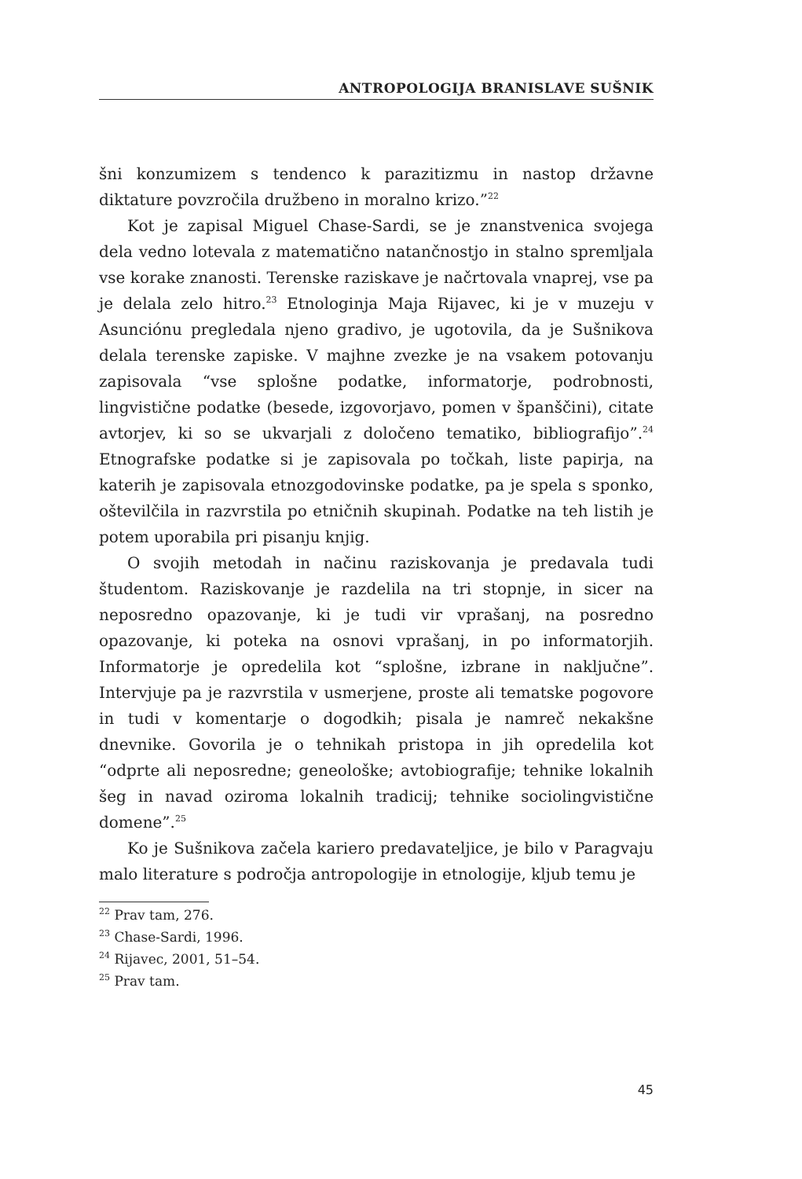ANTROPOLOGIJA BRANISLAVE SUŠNIK
šni konzumizem s tendenco k parazitizmu in nastop državne diktature povzročila družbeno in moralno krizo.”<sup>22</sup>
Kot je zapisal Miguel Chase-Sardi, se je znanstvenica svojega dela vedno lotevala z matematično natančnostjo in stalno spremljala vse korake znanosti. Terenske raziskave je načrtovala vnaprej, vse pa je delala zelo hitro.<sup>23</sup> Etnologinja Maja Rijavec, ki je v muzeju v Asunciónu pregledala njeno gradivo, je ugotovila, da je Sušnikova delala terenske zapiske. V majhne zvezke je na vsakem potovanju zapisovala “vse splošne podatke, informatorje, podrobnosti, lingvistične podatke (besede, izgovorjavo, pomen v španščini), citate avtorjev, ki so se ukvarjali z določeno tematiko, bibliografijo”.<sup>24</sup> Etnografske podatke si je zapisovala po točkah, liste papirja, na katerih je zapisovala etnozgodovinske podatke, pa je spela s sponko, oštevilčila in razvrstila po etničnih skupinah. Podatke na teh listih je potem uporabila pri pisanju knjig.
O svojih metodah in načinu raziskovanja je predavala tudi študentom. Raziskovanje je razdelila na tri stopnje, in sicer na neposredno opazovanje, ki je tudi vir vprašanj, na posredno opazovanje, ki poteka na osnovi vprašanj, in po informatorjih. Informatorje je opredelila kot “splošne, izbrane in naključne”. Intervjuje pa je razvrstila v usmerjene, proste ali tematske pogovore in tudi v komentarje o dogodkih; pisala je namreč nekakšne dnevnike. Govorila je o tehnikah pristopa in jih opredelila kot “odprte ali neposredne; geneološke; avtobiografije; tehnike lokalnih šeg in navad oziroma lokalnih tradicij; tehnike sociolingvistične domene”.<sup>25</sup>
Ko je Sušnikova začela kariero predavateljice, je bilo v Paragvaju malo literature s področja antropologije in etnologije, kljub temu je
<sup>22</sup> Prav tam, 276.
<sup>23</sup> Chase-Sardi, 1996.
<sup>24</sup> Rijavec, 2001, 51–54.
<sup>25</sup> Prav tam.
45